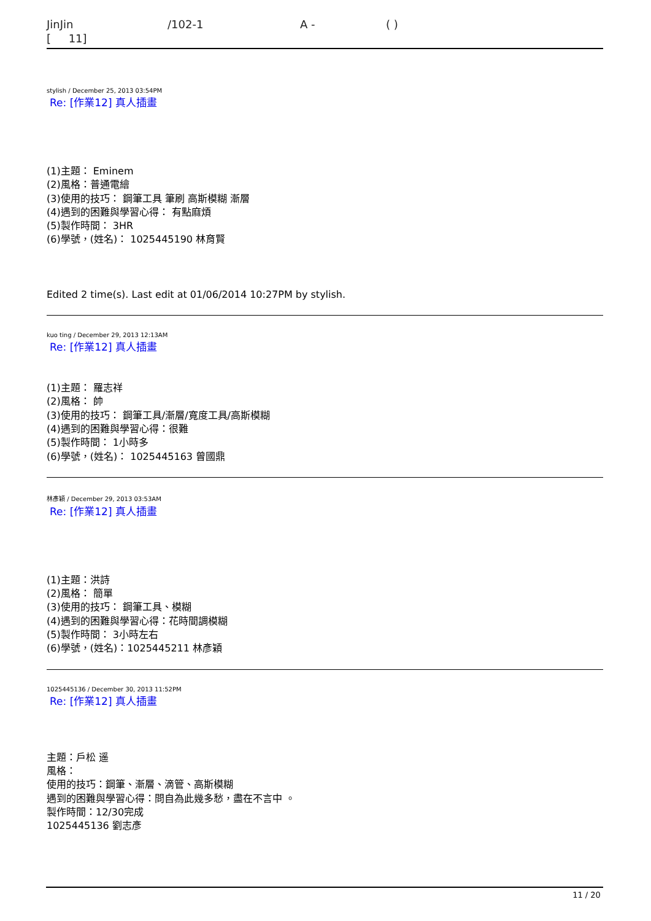JinJin /102-1 A - ( ) [ 11]
stylish / December 25, 2013 03:54PM
Re: [作業12] 真人插畫
(1)主題： Eminem
(2)風格：普通電繪
(3)使用的技巧： 鋼筆工具 筆刷 高斯模糊 漸層
(4)遇到的困難與學習心得： 有點麻煩
(5)製作時間： 3HR
(6)學號，(姓名)： 1025445190 林育賢
Edited 2 time(s). Last edit at 01/06/2014 10:27PM by stylish.
kuo ting / December 29, 2013 12:13AM
Re: [作業12] 真人插畫
(1)主題： 羅志祥
(2)風格： 帥
(3)使用的技巧： 鋼筆工具/漸層/寬度工具/高斯模糊
(4)遇到的困難與學習心得：很難
(5)製作時間： 1小時多
(6)學號，(姓名)： 1025445163 曾國鼎
林彥穎 / December 29, 2013 03:53AM
Re: [作業12] 真人插畫
(1)主題：洪詩
(2)風格： 簡單
(3)使用的技巧： 鋼筆工具、模糊
(4)遇到的困難與學習心得：花時間調模糊
(5)製作時間： 3小時左右
(6)學號，(姓名)：1025445211 林彥穎
1025445136 / December 30, 2013 11:52PM
Re: [作業12] 真人插畫
主題：戶松 遥
風格：
使用的技巧：鋼筆、漸層、滴管、高斯模糊
遇到的困難與學習心得：問自為此幾多愁，盡在不言中 。
製作時間：12/30完成
1025445136 劉志彥
11 / 20